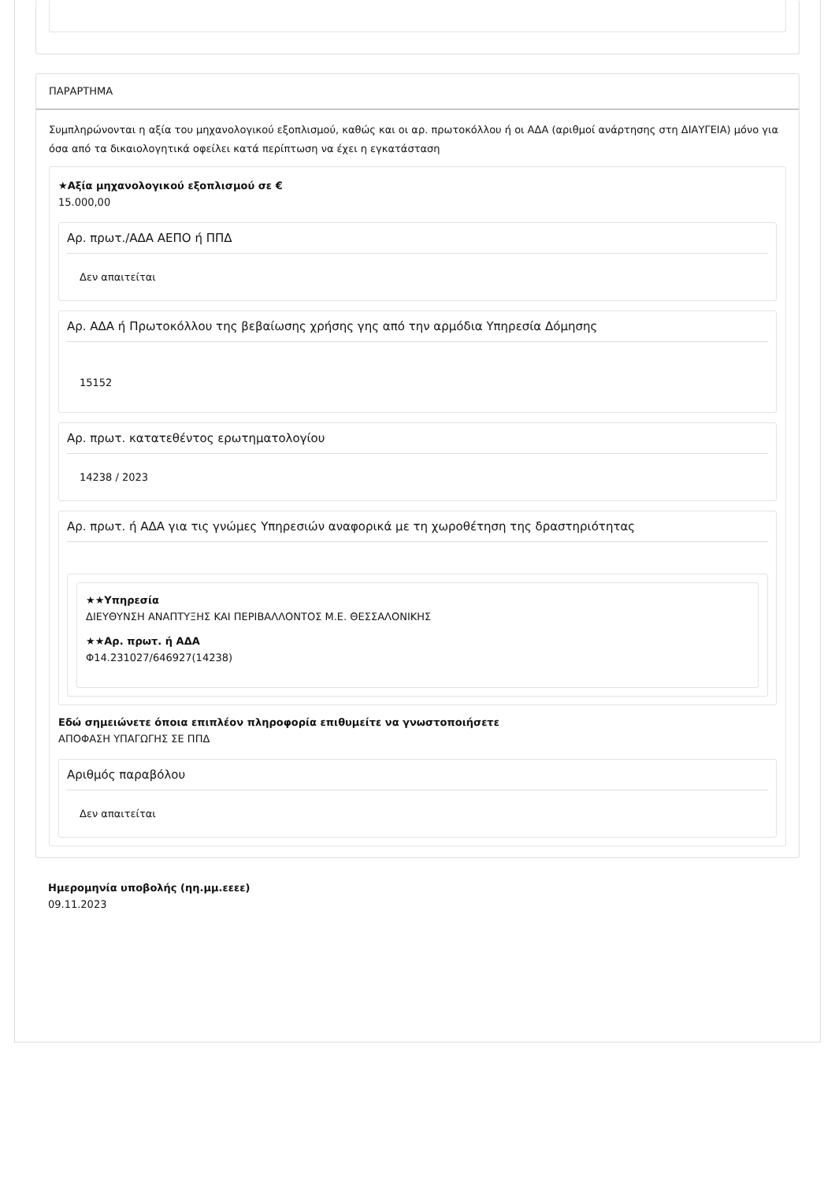ΠΑΡΑΡΤΗΜΑ
Συμπληρώνονται η αξία του μηχανολογικού εξοπλισμού, καθώς και οι αρ. πρωτοκόλλου ή οι ΑΔΑ (αριθμοί ανάρτησης στη ΔΙΑΥΓΕΙΑ) μόνο για όσα από τα δικαιολογητικά οφείλει κατά περίπτωση να έχει η εγκατάσταση
★Αξία μηχανολογικού εξοπλισμού σε €
15.000,00
Αρ. πρωτ./ΑΔΑ ΑΕΠΟ ή ΠΠΔ
Δεν απαιτείται
Αρ. ΑΔΑ ή Πρωτοκόλλου της βεβαίωσης χρήσης γης από την αρμόδια Υπηρεσία Δόμησης
15152
Αρ. πρωτ. κατατεθέντος ερωτηματολογίου
14238 / 2023
Αρ. πρωτ. ή ΑΔΑ για τις γνώμες Υπηρεσιών αναφορικά με τη χωροθέτηση της δραστηριότητας
★★Υπηρεσία
ΔΙΕΥΘΥΝΣΗ ΑΝΑΠΤΥΞΗΣ ΚΑΙ ΠΕΡΙΒΑΛΛΟΝΤΟΣ Μ.Ε. ΘΕΣΣΑΛΟΝΙΚΗΣ
★★Αρ. πρωτ. ή ΑΔΑ
Φ14.231027/646927(14238)
Εδώ σημειώνετε όποια επιπλέον πληροφορία επιθυμείτε να γνωστοποιήσετε
ΑΠΟΦΑΣΗ ΥΠΑΓΩΓΗΣ ΣΕ ΠΠΔ
Αριθμός παραβόλου
Δεν απαιτείται
Ημερομηνία υποβολής (ηη.μμ.εεεε)
09.11.2023